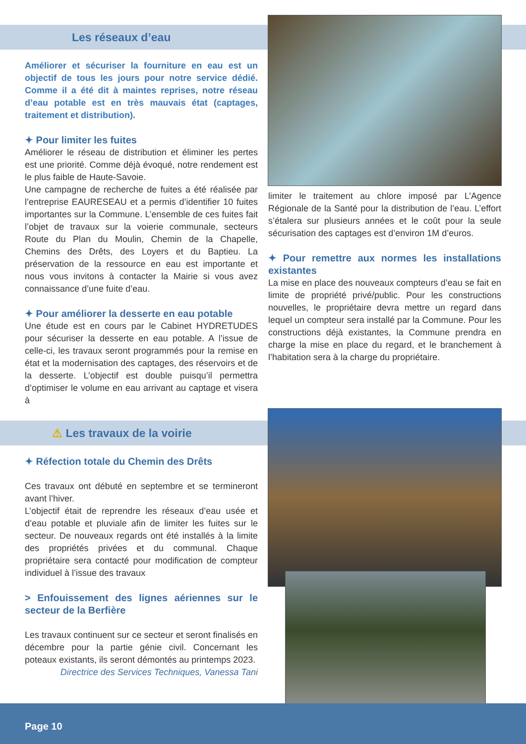Les réseaux d’eau
Améliorer et sécuriser la fourniture en eau est un objectif de tous les jours pour notre service dédié. Comme il a été dit à maintes reprises, notre réseau d’eau potable est en très mauvais état (captages, traitement et distribution).
✦ Pour limiter les fuites
Améliorer le réseau de distribution et éliminer les pertes est une priorité. Comme déjà évoqué, notre rendement est le plus faible de Haute-Savoie.
Une campagne de recherche de fuites a été réalisée par l’entreprise EAURESEAU et a permis d’identifier 10 fuites importantes sur la Commune. L’ensemble de ces fuites fait l’objet de travaux sur la voierie communale, secteurs Route du Plan du Moulin, Chemin de la Chapelle, Chemins des Drêts, des Loyers et du Baptieu. La préservation de la ressource en eau est importante et nous vous invitons à contacter la Mairie si vous avez connaissance d’une fuite d’eau.
✦ Pour améliorer la desserte en eau potable
Une étude est en cours par le Cabinet HYDRETUDES pour sécuriser la desserte en eau potable. A l’issue de celle-ci, les travaux seront programmés pour la remise en état et la modernisation des captages, des réservoirs et de la desserte. L’objectif est double puisqu’il permettra d’optimiser le volume en eau arrivant au captage et visera à
limiter le traitement au chlore imposé par L’Agence Régionale de la Santé pour la distribution de l’eau. L’effort s’étalera sur plusieurs années et le coût pour la seule sécurisation des captages est d’environ 1M d’euros.
✦ Pour remettre aux normes les installations existantes
La mise en place des nouveaux compteurs d’eau se fait en limite de propriété privé/public. Pour les constructions nouvelles, le propriétaire devra mettre un regard dans lequel un compteur sera installé par la Commune. Pour les constructions déjà existantes, la Commune prendra en charge la mise en place du regard, et le branchement à l’habitation sera à la charge du propriétaire.
⚠ Les travaux de la voirie
✦ Réfection totale du Chemin des Drêts
Ces travaux ont débuté en septembre et se termineront avant l’hiver.
L’objectif était de reprendre les réseaux d’eau usée et d’eau potable et pluviale afin de limiter les fuites sur le secteur. De nouveaux regards ont été installés à la limite des propriétés privées et du communal. Chaque propriétaire sera contacté pour modification de compteur individuel à l’issue des travaux
> Enfouissement des lignes aériennes sur le secteur de la Berfière
Les travaux continuent sur ce secteur et seront finalisés en décembre pour la partie génie civil. Concernant les poteaux existants, ils seront démontés au printemps 2023.
Directrice des Services Techniques, Vanessa Tani
Page 10